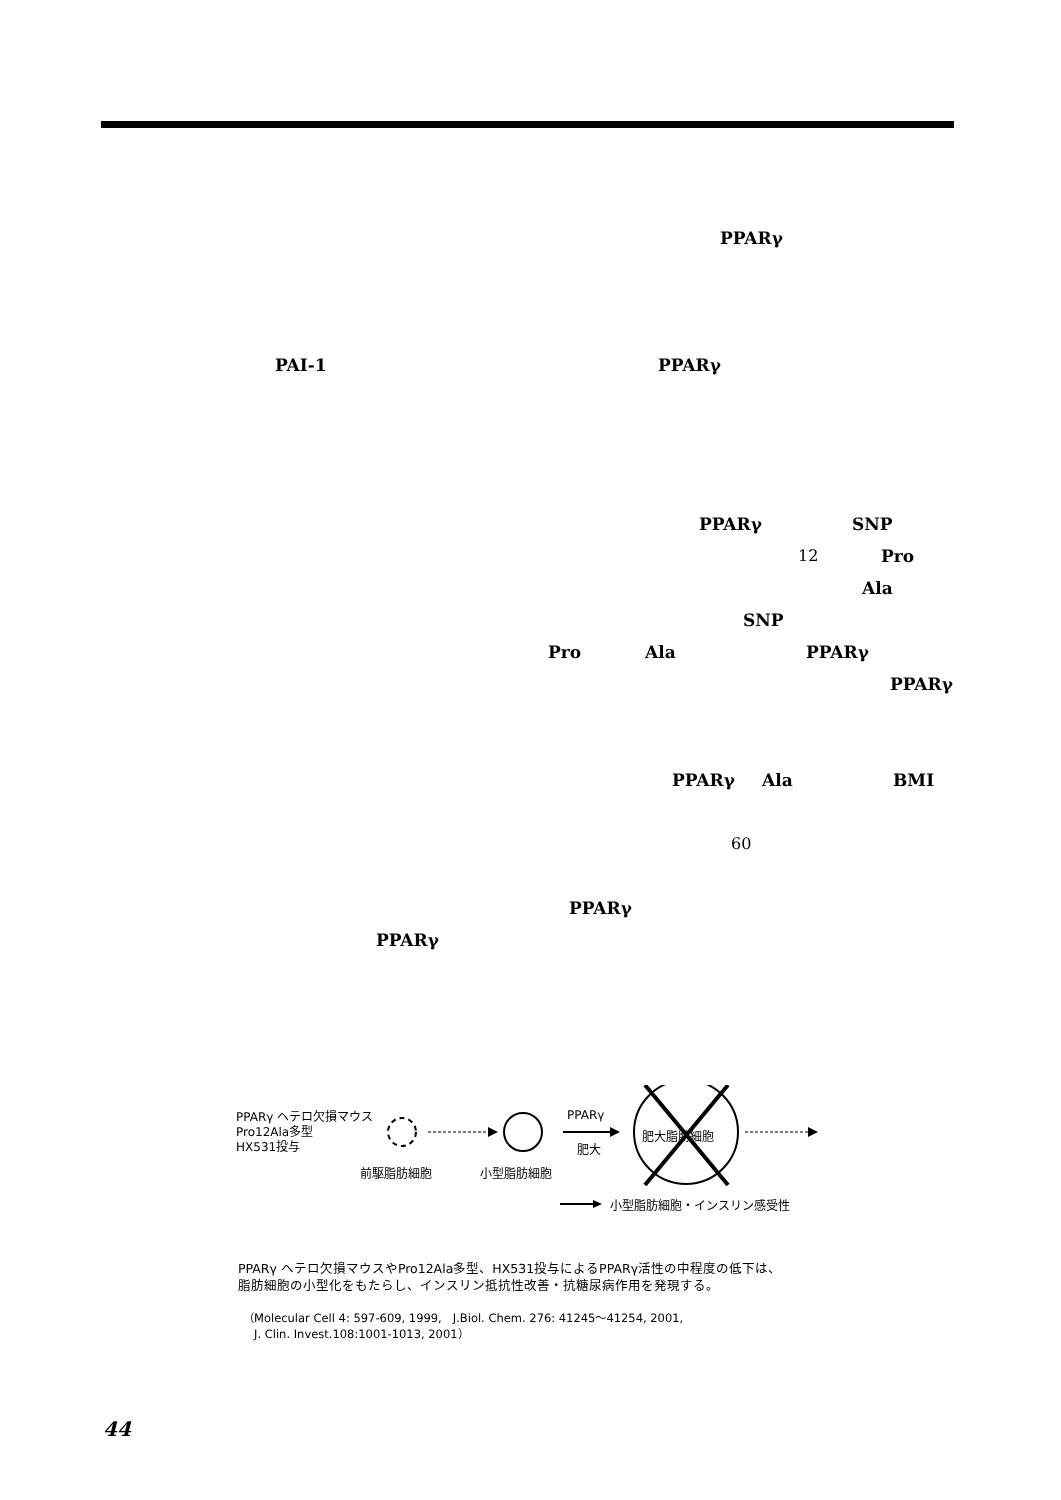PPARγ
PAI-1 PPARγ
PPARγ SNP
12 Pro
Ala
SNP
Pro Ala PPARγ
PPARγ
PPARγ Ala BMI
60
PPARγ
PPARγ
PPARγ ヘテロ欠損マウス
Pro12Ala多型
HX531投与
前駆脂肪細胞 小型脂肪細胞
PPARγ
肥大
肥大脂肪細胞
小型脂肪細胞・インスリン感受性
PPARγ ヘテロ欠損マウスやPro12Ala多型、HX531投与によるPPARγ活性の中程度の低下は、
脂肪細胞の小型化をもたらし、インスリン抵抗性改善・抗糖尿病作用を発現する。
（Molecular Cell 4: 597-609, 1999,　J.Biol. Chem. 276: 41245〜41254, 2001,
　J. Clin. Invest.108:1001-1013, 2001）
44